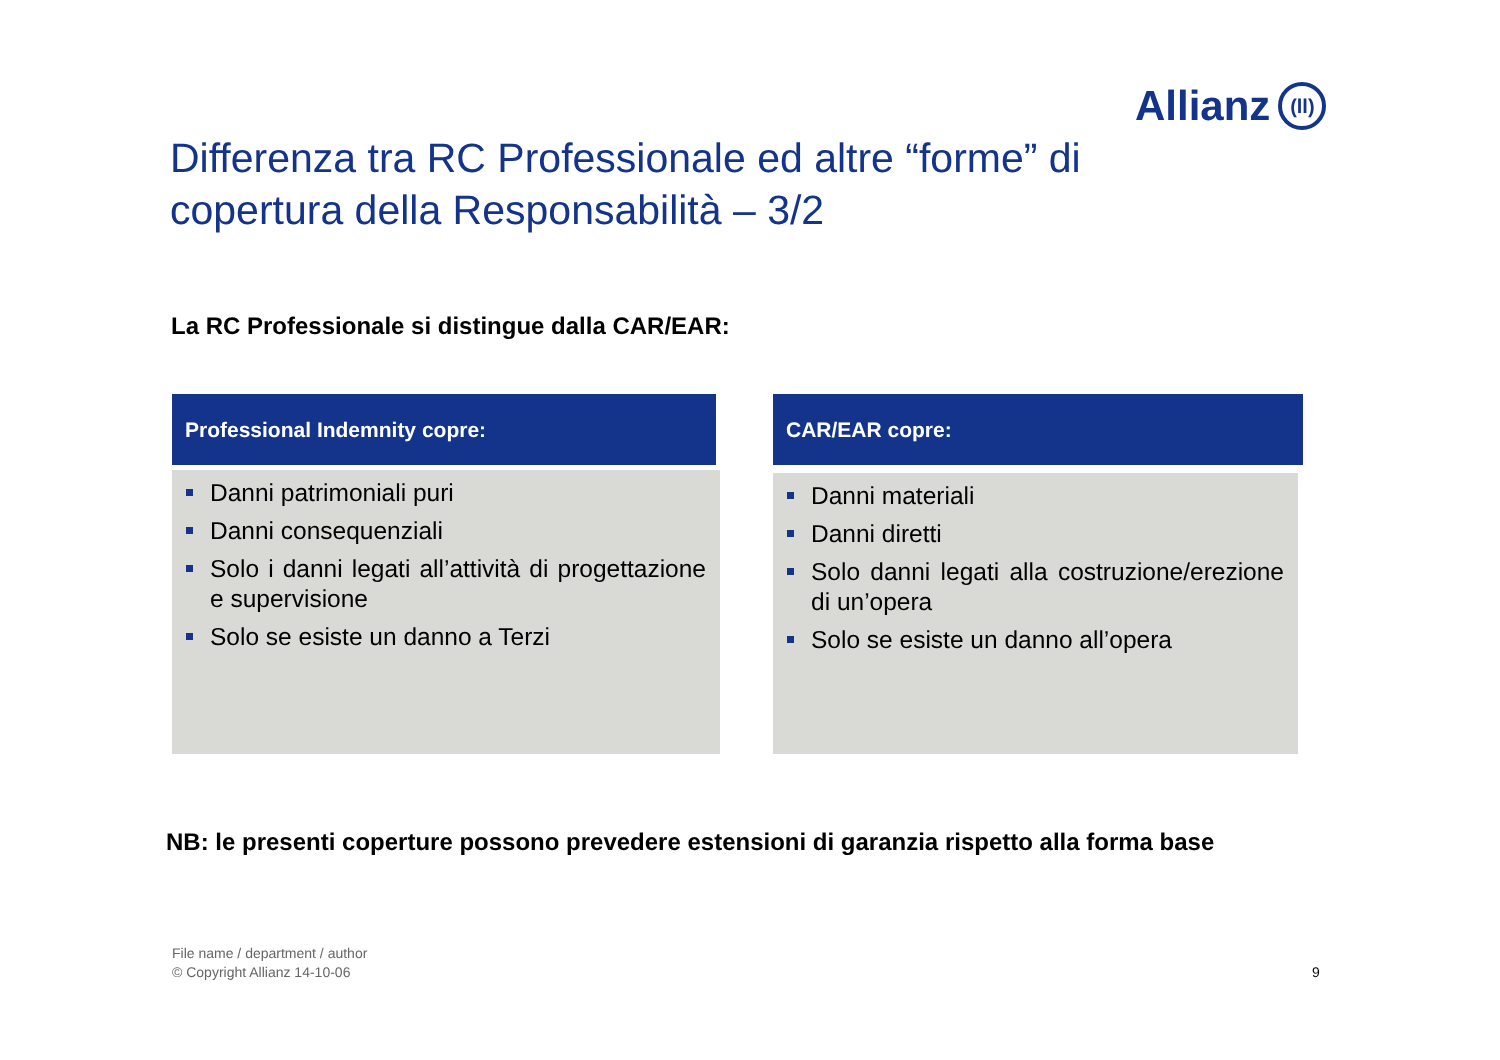Allianz (ll)
Differenza tra RC Professionale ed altre “forme” di copertura della Responsabilità – 3/2
La RC Professionale si distingue dalla CAR/EAR:
Professional Indemnity copre:
Danni patrimoniali puri
Danni consequenziali
Solo i danni legati all’attività di progettazione e supervisione
Solo se esiste un danno a Terzi
CAR/EAR copre:
Danni materiali
Danni diretti
Solo danni legati alla costruzione/erezione di un’opera
Solo se esiste un danno all’opera
NB: le presenti coperture possono prevedere estensioni di garanzia rispetto alla forma base
File name / department / author
© Copyright Allianz 14-10-06
9